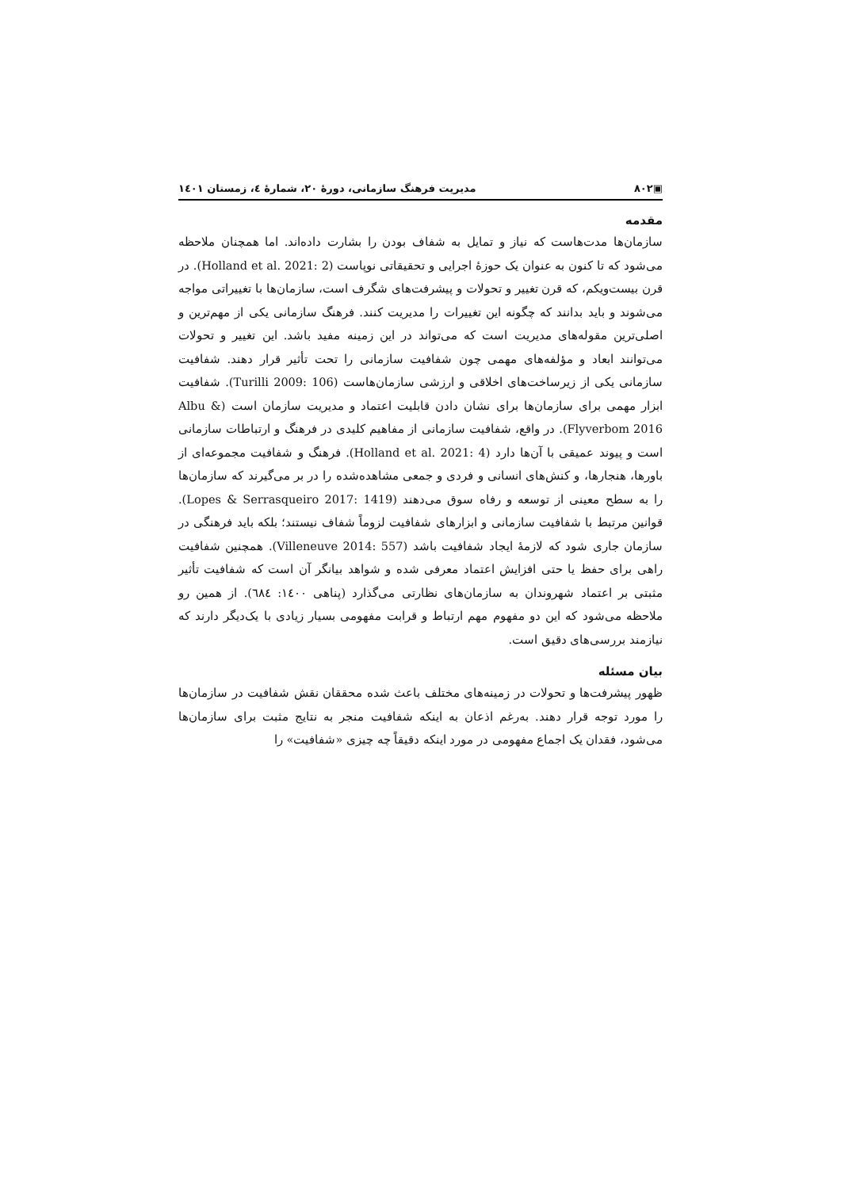▣۸۰۲ مدیریت فرهنگ سازمانی، دورهٔ ۲۰، شمارهٔ ٤، زمستان ١٤٠١
مقدمه
سازمان‌ها مدت‌هاست که نیاز و تمایل به شفاف بودن را بشارت داده‌اند. اما همچنان ملاحظه می‌شود که تا کنون به عنوان یک حوزهٔ اجرایی و تحقیقاتی نوپاست (Holland et al. 2021: 2). در قرن بیست‌ویکم، که قرن تغییر و تحولات و پیشرفت‌های شگرف است، سازمان‌ها با تغییراتی مواجه می‌شوند و باید بدانند که چگونه این تغییرات را مدیریت کنند. فرهنگ سازمانی یکی از مهم‌ترین و اصلی‌ترین مقوله‌های مدیریت است که می‌تواند در این زمینه مفید باشد. این تغییر و تحولات می‌توانند ابعاد و مؤلفه‌های مهمی چون شفافیت سازمانی را تحت تأثیر قرار دهند. شفافیت سازمانی یکی از زیرساخت‌های اخلاقی و ارزشی سازمان‌هاست (Turilli 2009: 106). شفافیت ابزار مهمی برای سازمان‌ها برای نشان دادن قابلیت اعتماد و مدیریت سازمان است (Albu & Flyverbom 2016). در واقع، شفافیت سازمانی از مفاهیم کلیدی در فرهنگ و ارتباطات سازمانی است و پیوند عمیقی با آن‌ها دارد (Holland et al. 2021: 4). فرهنگ و شفافیت مجموعه‌ای از باورها، هنجارها، و کنش‌های انسانی و فردی و جمعی مشاهده‌شده را در بر می‌گیرند که سازمان‌ها را به سطح معینی از توسعه و رفاه سوق می‌دهند (Lopes & Serrasqueiro 2017: 1419). قوانین مرتبط با شفافیت سازمانی و ابزارهای شفافیت لزوماً شفاف نیستند؛ بلکه باید فرهنگی در سازمان جاری شود که لازمهٔ ایجاد شفافیت باشد (Villeneuve 2014: 557). همچنین شفافیت راهی برای حفظ یا حتی افزایش اعتماد معرفی شده و شواهد بیانگر آن است که شفافیت تأثیر مثبتی بر اعتماد شهروندان به سازمان‌های نظارتی می‌گذارد (پناهی ١٤٠٠: ٦٨٤). از همین رو ملاحظه می‌شود که این دو مفهوم مهم ارتباط و قرابت مفهومی بسیار زیادی با یک‌دیگر دارند که نیازمند بررسی‌های دقیق است.
بیان مسئله
ظهور پیشرفت‌ها و تحولات در زمینه‌های مختلف باعث شده محققان نقش شفافیت در سازمان‌ها را مورد توجه قرار دهند. به‌رغم اذعان به اینکه شفافیت منجر به نتایج مثبت برای سازمان‌ها می‌شود، فقدان یک اجماع مفهومی در مورد اینکه دقیقاً چه چیزی «شفافیت» را